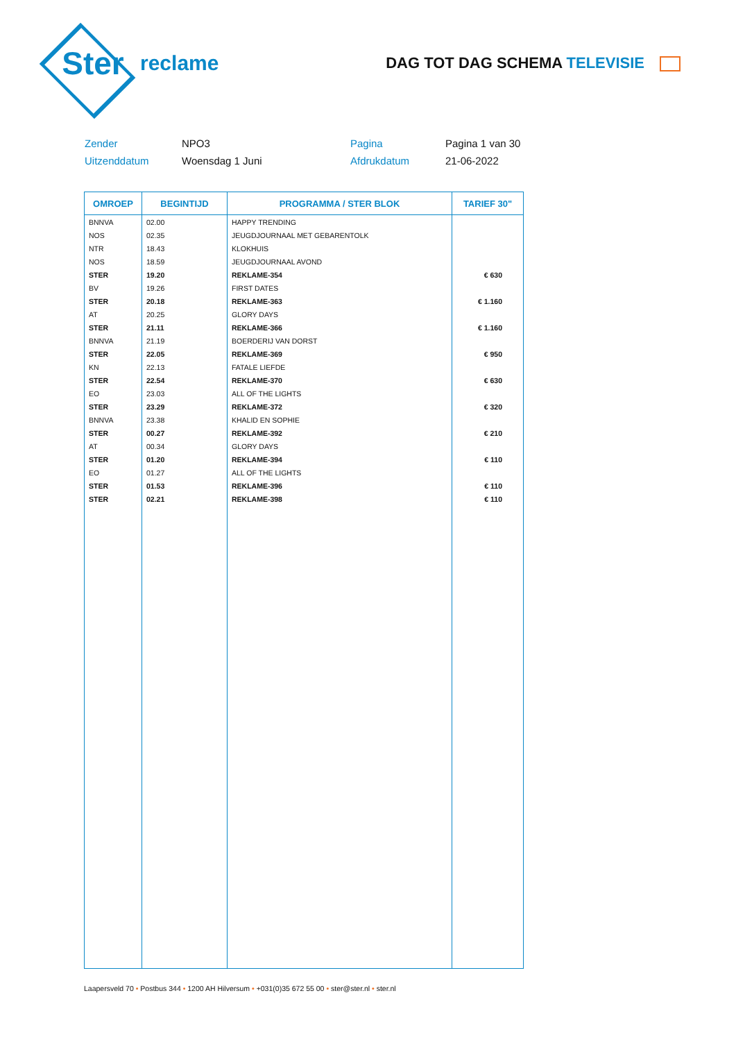Ster
reclame
DAG TOT DAG SCHEMA TELEVISIE
Zender
NPO3
Pagina
Pagina 1 van 30
Uitzenddatum
Woensdag 1 Juni
Afdrukdatum
21-06-2022
| OMROEP | BEGINTIJD | PROGRAMMA / STER BLOK | TARIEF 30" |
| --- | --- | --- | --- |
| BNNVA | 02.00 | HAPPY TRENDING | |
| NOS | 02.35 | JEUGDJOURNAAL MET GEBARENTOLK | |
| NTR | 18.43 | KLOKHUIS | |
| NOS | 18.59 | JEUGDJOURNAAL AVOND | |
| STER | 19.20 | REKLAME-354 | € 630 |
| BV | 19.26 | FIRST DATES | |
| STER | 20.18 | REKLAME-363 | € 1.160 |
| AT | 20.25 | GLORY DAYS | |
| STER | 21.11 | REKLAME-366 | € 1.160 |
| BNNVA | 21.19 | BOERDERIJ VAN DORST | |
| STER | 22.05 | REKLAME-369 | € 950 |
| KN | 22.13 | FATALE LIEFDE | |
| STER | 22.54 | REKLAME-370 | € 630 |
| EO | 23.03 | ALL OF THE LIGHTS | |
| STER | 23.29 | REKLAME-372 | € 320 |
| BNNVA | 23.38 | KHALID EN SOPHIE | |
| STER | 00.27 | REKLAME-392 | € 210 |
| AT | 00.34 | GLORY DAYS | |
| STER | 01.20 | REKLAME-394 | € 110 |
| EO | 01.27 | ALL OF THE LIGHTS | |
| STER | 01.53 | REKLAME-396 | € 110 |
| STER | 02.21 | REKLAME-398 | € 110 |
Laapersveld 70 • Postbus 344 • 1200 AH Hilversum • +031(0)35 672 55 00 • ster@ster.nl • ster.nl